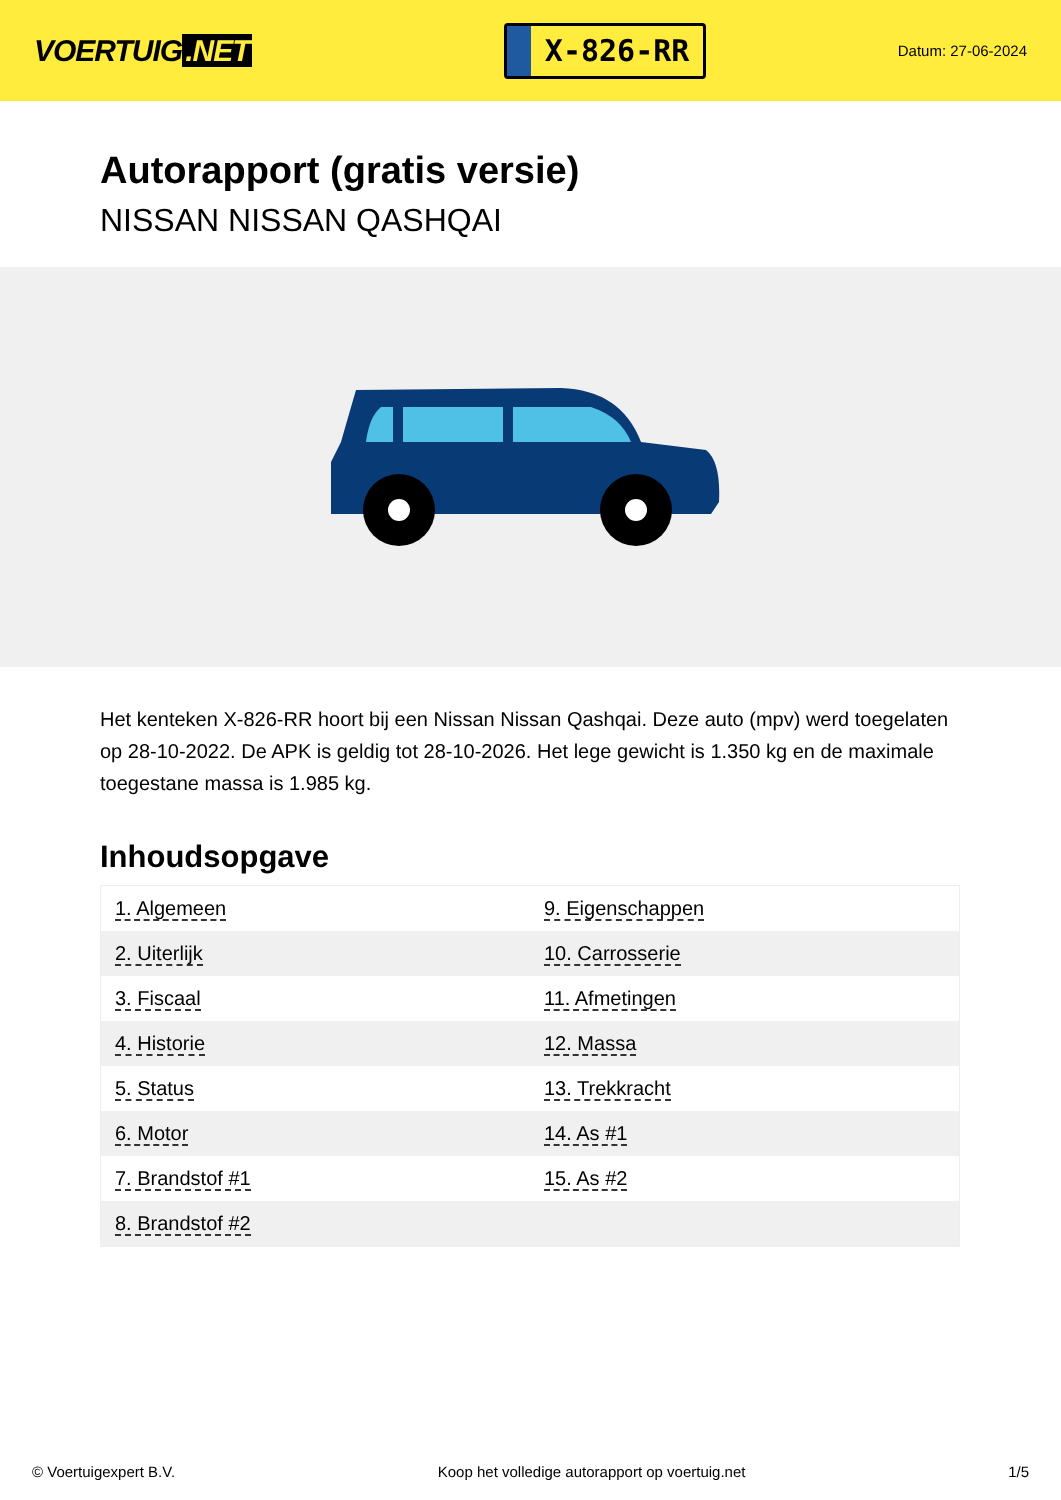VOERTUIG.NET
X-826-RR
Datum: 27-06-2024
Autorapport (gratis versie)
NISSAN NISSAN QASHQAI
Het kenteken X-826-RR hoort bij een Nissan Nissan Qashqai. Deze auto (mpv) werd toegelaten op 28-10-2022. De APK is geldig tot 28-10-2026. Het lege gewicht is 1.350 kg en de maximale toegestane massa is 1.985 kg.
Inhoudsopgave
| 1. Algemeen | 9. Eigenschappen |
| 2. Uiterlijk | 10. Carrosserie |
| 3. Fiscaal | 11. Afmetingen |
| 4. Historie | 12. Massa |
| 5. Status | 13. Trekkracht |
| 6. Motor | 14. As #1 |
| 7. Brandstof #1 | 15. As #2 |
| 8. Brandstof #2 | |
© Voertuigexpert B.V. Koop het volledige autorapport op voertuig.net 1/5